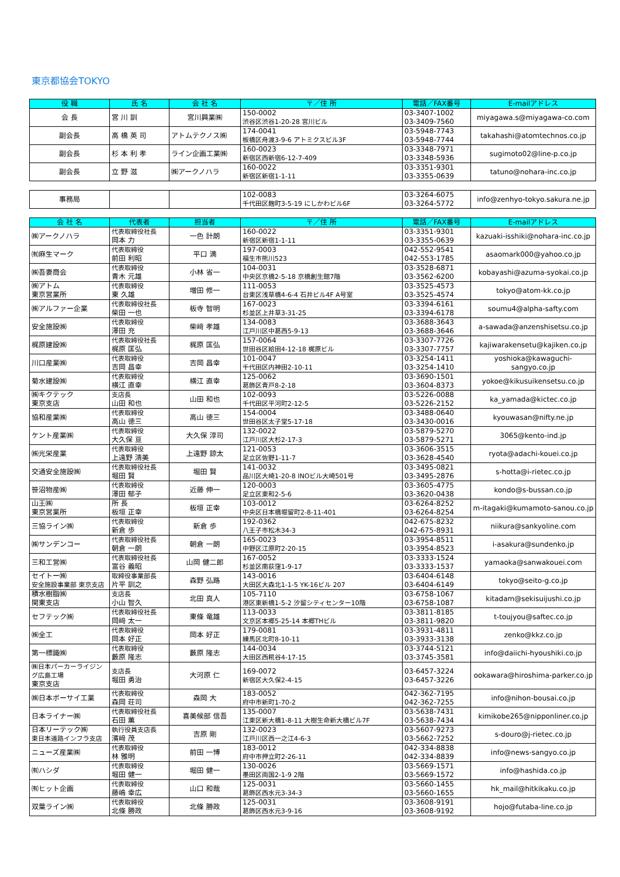東京都協会TOKYO
| 役 職 | 氏 名 | 会 社 名 | 〒／住 所 | 電話／FAX番号 | E-mailアドレス |
| --- | --- | --- | --- | --- | --- |
| 会 長 | 宮 川 訓 | 宮川興業㈱ | 150-0002 渋谷区渋谷1-20-28 宮川ビル | 03-3407-1002 03-3409-7560 | miyagawa.s@miyagawa-co.com |
| 副会長 | 高 橋 英 司 | アトムテクノス㈱ | 174-0041 板橋区舟渡3-9-6 アトミクスビル3F | 03-5948-7743 03-5948-7744 | takahashi@atomtechnos.co.jp |
| 副会長 | 杉 本 利 孝 | ライン企画工業㈱ | 160-0023 新宿区西新宿6-12-7-409 | 03-3348-7971 03-3348-5936 | sugimoto02@line-p.co.jp |
| 副会長 | 立 野 滋 | ㈱アークノハラ | 160-0022 新宿区新宿1-1-11 | 03-3351-9301 03-3355-0639 | tatuno@nohara-inc.co.jp |
| 事務局 | | | 102-0083 千代田区麹町3-5-19 にしかわビル6F | 03-3264-6075 03-3264-5772 | info@zenhyo-tokyo.sakura.ne.jp |
| 会 社 名 | 代表者 | 担当者 | 〒／住 所 | 電話／FAX番号 | E-mailアドレス |
| --- | --- | --- | --- | --- | --- |
| ㈱アークノハラ | 代表取締役社長 岡本 力 | 一色 計朗 | 160-0022 新宿区新宿1-1-11 | 03-3351-9301 03-3355-0639 | kazuaki-isshiki@nohara-inc.co.jp |
| ㈲麻生マーク | 代表取締役 前田 利昭 | 平口 満 | 197-0003 福生市熊川523 | 042-552-9541 042-553-1785 | asaomark000@yahoo.co.jp |
| ㈱吾妻商会 | 代表取締役 青木 元雄 | 小林 省一 | 104-0031 中央区京橋2-5-18 京橋創生館7階 | 03-3528-6871 03-3562-6200 | kobayashi@azuma-syokai.co.jp |
| ㈱アトム 東京営業所 | 代表取締役 東 久雄 | 増田 修一 | 111-0053 台東区浅草橋4-6-4 石井ビル4F A号室 | 03-3525-4573 03-3525-4574 | tokyo@atom-kk.co.jp |
| ㈱アルファー企業 | 代表取締役社長 柴田 一也 | 板寺 智明 | 167-0023 杉並区上井草3-31-25 | 03-3394-6161 03-3394-6178 | soumu4@alpha-safty.com |
| 安全施設㈱ | 代表取締役 澤田 充 | 柴﨑 孝雄 | 134-0083 江戸川区中葛西5-9-13 | 03-3688-3643 03-3688-3646 | a-sawada@anzenshisetsu.co.jp |
| 梶原建設㈱ | 代表取締役社長 梶原 匡弘 | 梶原 匡弘 | 157-0064 世田谷区給田4-12-18 梶原ビル | 03-3307-7726 03-3307-7757 | kajiwarakensetu@kajiken.co.jp |
| 川口産業㈱ | 代表取締役 吉岡 昌幸 | 吉岡 昌幸 | 101-0047 千代田区内神田2-10-11 | 03-3254-1411 03-3254-1410 | yoshioka@kawaguchi-sangyo.co.jp |
| 菊水建設㈱ | 代表取締役 横江 直幸 | 横江 直幸 | 125-0062 葛飾区青戸8-2-18 | 03-3690-1501 03-3604-8373 | yokoe@kikusuikensetsu.co.jp |
| ㈱キクテック 東京支店 | 支店長 山田 和也 | 山田 和也 | 102-0093 千代田区平河町2-12-5 | 03-5226-0088 03-5226-2152 | ka_yamada@kictec.co.jp |
| 協和産業㈱ | 代表取締役 高山 徳三 | 高山 徳三 | 154-0004 世田谷区太子堂5-17-18 | 03-3488-0640 03-3430-0016 | kyouwasan@nifty.ne.jp |
| ケント産業㈱ | 代表取締役 大久保 亘 | 大久保 淳司 | 132-0022 江戸川区大杉2-17-3 | 03-5879-5270 03-5879-5271 | 3065@kento-ind.jp |
| ㈱光栄産業 | 代表取締役 上遠野 清美 | 上遠野 諒太 | 121-0053 足立区佐野1-11-7 | 03-3606-3515 03-3628-4540 | ryota@adachi-kouei.co.jp |
| 交通安全施設㈱ | 代表取締役社長 堀田 賢 | 堀田 賢 | 141-0032 品川区大崎1-20-8 INOビル大崎501号 | 03-3495-0821 03-3495-2876 | s-hotta@i-rietec.co.jp |
| 笹沼物産㈱ | 代表取締役 澤田 郁子 | 近藤 伸一 | 120-0003 足立区東和2-5-6 | 03-3605-4775 03-3620-0438 | kondo@s-bussan.co.jp |
| 山王㈱ 東京営業所 | 所 長 板垣 正幸 | 板垣 正幸 | 103-0012 中央区日本橋堀留町2-8-11-401 | 03-6264-8252 03-6264-8254 | m-itagaki@kumamoto-sanou.co.jp |
| 三協ライン㈱ | 代表取締役 新倉 歩 | 新倉 歩 | 192-0362 八王子市松木34-3 | 042-675-8232 042-675-8931 | niikura@sankyoline.com |
| ㈱サンデンコー | 代表取締役社長 朝倉 一朗 | 朝倉 一朗 | 165-0023 中野区江原町2-20-15 | 03-3954-8511 03-3954-8523 | i-asakura@sundenko.jp |
| 三和工営㈱ | 代表取締役社長 富谷 義昭 | 山岡 健二郎 | 167-0052 杉並区南荻窪1-9-17 | 03-3333-1524 03-3333-1537 | yamaoka@sanwakouei.com |
| セイトー㈱ 安全施設事業部 東京支店 | 取締役事業部長 片平 訓之 | 森野 弘路 | 143-0016 大田区大森北1-1-5 YK-16ビル 207 | 03-6404-6148 03-6404-6149 | tokyo@seito-g.co.jp |
| 積水樹脂㈱ 関東支店 | 支店長 小山 智久 | 北田 真人 | 105-7110 港区東新橋1-5-2 汐留シティセンター10階 | 03-6758-1067 03-6758-1087 | kitadam@sekisuijushi.co.jp |
| セフテック㈱ | 代表取締役社長 岡﨑 太一 | 東條 竜雄 | 113-0033 文京区本郷5-25-14 本郷THビル | 03-3811-8185 03-3811-9820 | t-toujyou@saftec.co.jp |
| ㈱全工 | 代表取締役 岡本 好正 | 岡本 好正 | 179-0081 練馬区北町8-10-11 | 03-3931-4811 03-3933-3138 | zenko@kkz.co.jp |
| 第一標識㈱ | 代表取締役 藪原 隆志 | 藪原 隆志 | 144-0034 大田区西糀谷4-17-15 | 03-3744-5121 03-3745-3581 | info@daiichi-hyoushiki.co.jp |
| ㈱日本パーカーライジング広島工場 東京支店 | 支店長 堀田 勇治 | 大河原 仁 | 169-0072 新宿区大久保2-4-15 | 03-6457-3224 03-6457-3226 | ookawara@hiroshima-parker.co.jp |
| ㈱日本ボーサイ工業 | 代表取締役 森岡 荘司 | 森岡 大 | 183-0052 府中市新町1-70-2 | 042-362-7195 042-362-7255 | info@nihon-bousai.co.jp |
| 日本ライナー㈱ | 代表取締役社長 石田 薫 | 喜美候部 信吾 | 135-0007 江東区新大橋1-8-11 大樹生命新大橋ビル7F | 03-5638-7431 03-5638-7434 | kimikobe265@nipponliner.co.jp |
| 日本リーテック㈱ 東日本道路インフラ支店 | 執行役員支店長 濱﨑 茂 | 吉原 剛 | 132-0023 江戸川区西一之江4-6-3 | 03-5607-9273 03-5662-7252 | s-douro@j-rietec.co.jp |
| ニューズ産業㈱ | 代表取締役 林 雅明 | 前田 一博 | 183-0012 府中市押立町2-26-11 | 042-334-8838 042-334-8839 | info@news-sangyo.co.jp |
| ㈲ハシダ | 代表取締役 堀田 健一 | 堀田 健一 | 130-0026 墨田区両国2-1-9 2階 | 03-5669-1571 03-5669-1572 | info@hashida.co.jp |
| ㈲ヒット企画 | 代表取締役 藤嶋 幸広 | 山口 和哉 | 125-0031 葛飾区西水元3-34-3 | 03-5660-1455 03-5660-1655 | hk_mail@hitkikaku.co.jp |
| 双葉ライン㈱ | 代表取締役 北條 勝政 | 北條 勝政 | 125-0031 葛飾区西水元3-9-16 | 03-3608-9191 03-3608-9192 | hojo@futaba-line.co.jp |